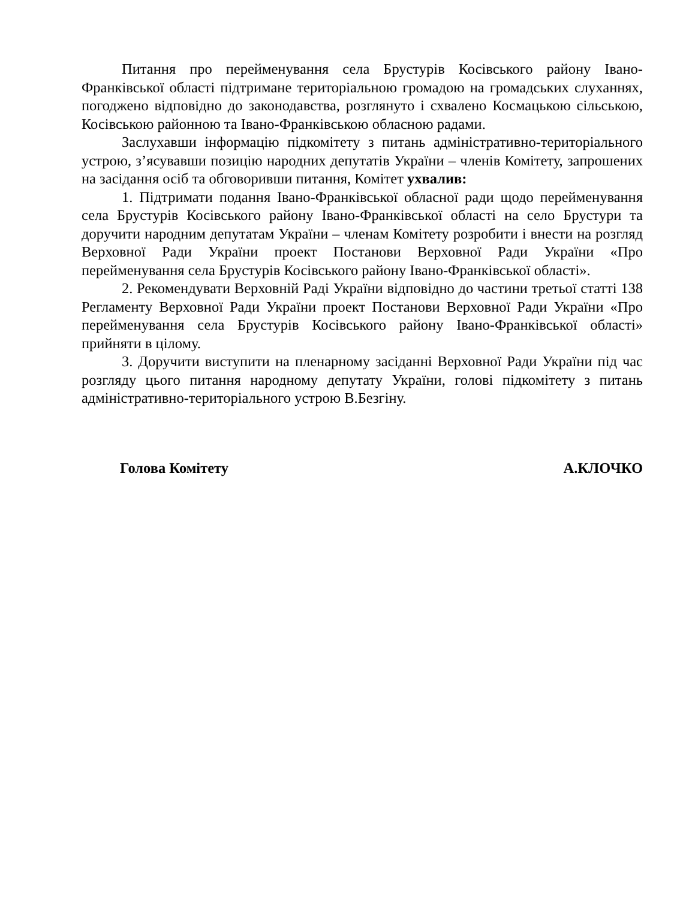Питання про перейменування села Брустурів Косівського району Івано-Франківської області підтримане територіальною громадою на громадських слуханнях, погоджено відповідно до законодавства, розглянуто і схвалено Космацькою сільською, Косівською районною та Івано-Франківською обласною радами.
Заслухавши інформацію підкомітету з питань адміністративно-територіального устрою, з’ясувавши позицію народних депутатів України – членів Комітету, запрошених на засідання осіб та обговоривши питання, Комітет ухвалив:
1. Підтримати подання Івано-Франківської обласної ради щодо перейменування села Брустурів Косівського району Івано-Франківської області на село Брустури та доручити народним депутатам України – членам Комітету розробити і внести на розгляд Верховної Ради України проект Постанови Верховної Ради України «Про перейменування села Брустурів Косівського району Івано-Франківської області».
2. Рекомендувати Верховній Раді України відповідно до частини третьої статті 138 Регламенту Верховної Ради України проект Постанови Верховної Ради України «Про перейменування села Брустурів Косівського району Івано-Франківської області» прийняти в цілому.
3. Доручити виступити на пленарному засіданні Верховної Ради України під час розгляду цього питання народному депутату України, голові підкомітету з питань адміністративно-територіального устрою В.Безгіну.
Голова Комітету А.КЛОЧКО